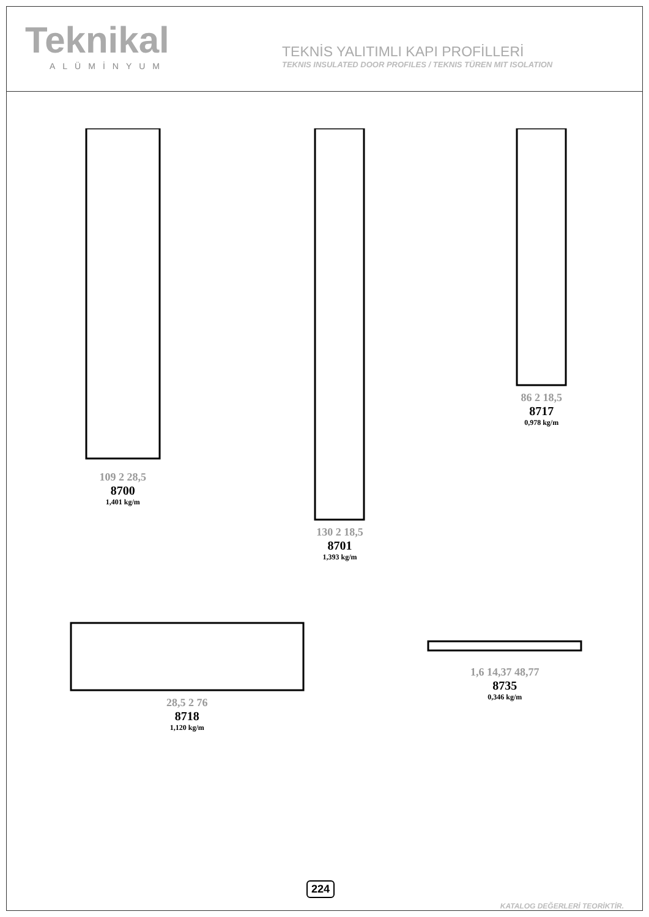Teknikal
ALÜMİNYUM
TEKNİS YALITIMLI KAPI PROFİLLERİ
TEKNIS INSULATED DOOR PROFILES / TEKNIS TÜREN MIT ISOLATION
109 2 28,5
8700
1,401 kg/m
130 2 18,5
8701
1,393 kg/m
86 2 18,5
8717
0,978 kg/m
28,5 2 76
8718
1,120 kg/m
1,6 14,37 48,77
8735
0,346 kg/m
224
KATALOG DEĞERLERİ TEORİKTİR.